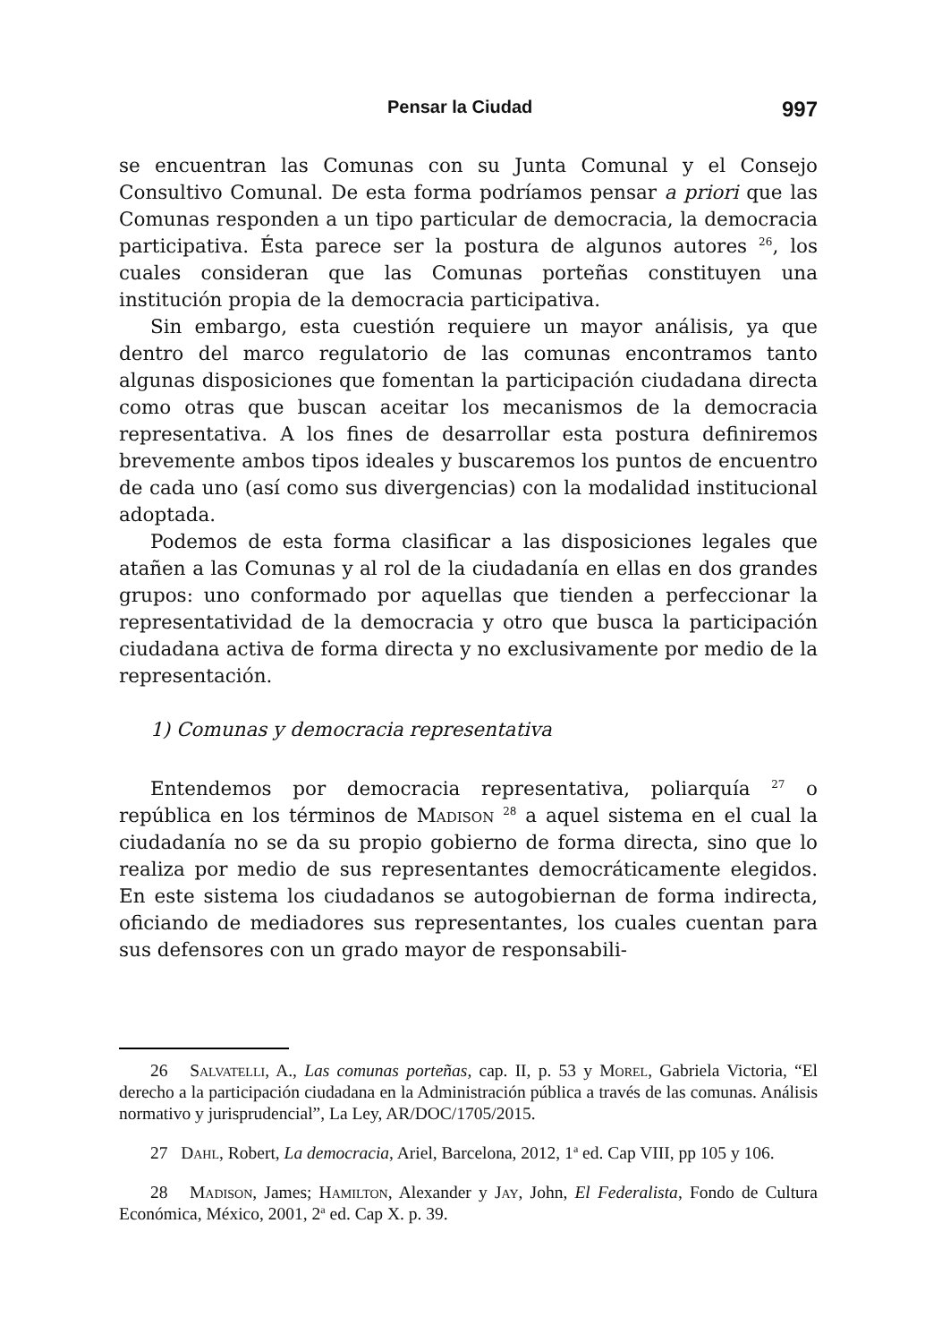Pensar la Ciudad 997
se encuentran las Comunas con su Junta Comunal y el Consejo Consultivo Comunal. De esta forma podríamos pensar a priori que las Comunas responden a un tipo particular de democracia, la democracia participativa. Ésta parece ser la postura de algunos autores <sup>26</sup>, los cuales consideran que las Comunas porteñas constituyen una institución propia de la democracia participativa.
Sin embargo, esta cuestión requiere un mayor análisis, ya que dentro del marco regulatorio de las comunas encontramos tanto algunas disposiciones que fomentan la participación ciudadana directa como otras que buscan aceitar los mecanismos de la democracia representativa. A los fines de desarrollar esta postura definiremos brevemente ambos tipos ideales y buscaremos los puntos de encuentro de cada uno (así como sus divergencias) con la modalidad institucional adoptada.
Podemos de esta forma clasificar a las disposiciones legales que atañen a las Comunas y al rol de la ciudadanía en ellas en dos grandes grupos: uno conformado por aquellas que tienden a perfeccionar la representatividad de la democracia y otro que busca la participación ciudadana activa de forma directa y no exclusivamente por medio de la representación.
1) Comunas y democracia representativa
Entendemos por democracia representativa, poliarquía <sup>27</sup> o república en los términos de Madison <sup>28</sup> a aquel sistema en el cual la ciudadanía no se da su propio gobierno de forma directa, sino que lo realiza por medio de sus representantes democráticamente elegidos. En este sistema los ciudadanos se autogobiernan de forma indirecta, oficiando de mediadores sus representantes, los cuales cuentan para sus defensores con un grado mayor de responsabili-
26 Salvatelli, A., Las comunas porteñas, cap. II, p. 53 y Morel, Gabriela Victoria, “El derecho a la participación ciudadana en la Administración pública a través de las comunas. Análisis normativo y jurisprudencial”, La Ley, AR/DOC/1705/2015.
27 Dahl, Robert, La democracia, Ariel, Barcelona, 2012, 1<sup>a</sup> ed. Cap VIII, pp 105 y 106.
28 Madison, James; Hamilton, Alexander y Jay, John, El Federalista, Fondo de Cultura Económica, México, 2001, 2<sup>a</sup> ed. Cap X. p. 39.